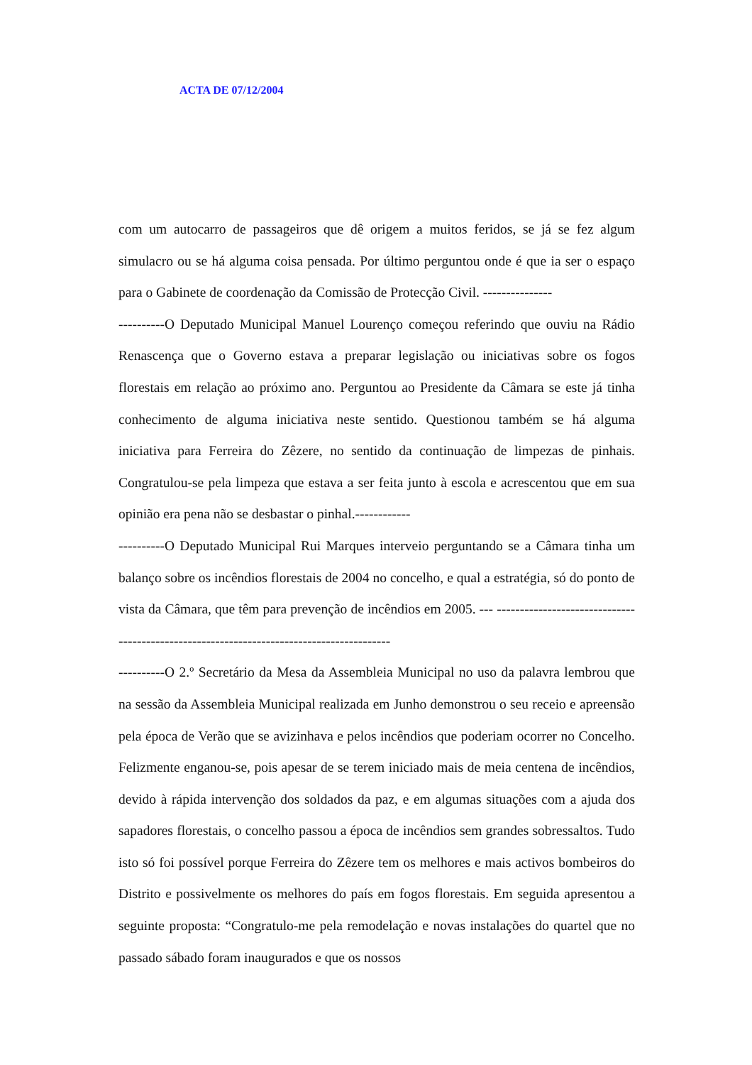ACTA DE 07/12/2004
com um autocarro de passageiros que dê origem a muitos feridos, se já se fez algum simulacro ou se há alguma coisa pensada. Por último perguntou onde é que ia ser o espaço para o Gabinete de coordenação da Comissão de Protecção Civil. ---------------
----------O Deputado Municipal Manuel Lourenço começou referindo que ouviu na Rádio Renascença que o Governo estava a preparar legislação ou iniciativas sobre os fogos florestais em relação ao próximo ano. Perguntou ao Presidente da Câmara se este já tinha conhecimento de alguma iniciativa neste sentido. Questionou também se há alguma iniciativa para Ferreira do Zêzere, no sentido da continuação de limpezas de pinhais. Congratulou-se pela limpeza que estava a ser feita junto à escola e acrescentou que em sua opinião era pena não se desbastar o pinhal.------------
----------O Deputado Municipal Rui Marques interveio perguntando se a Câmara tinha um balanço sobre os incêndios florestais de 2004 no concelho, e qual a estratégia, só do ponto de vista da Câmara, que têm para prevenção de incêndios em 2005. --- -----------------------------------------------------------------------------------------
----------O 2.º Secretário da Mesa da Assembleia Municipal no uso da palavra lembrou que na sessão da Assembleia Municipal realizada em Junho demonstrou o seu receio e apreensão pela época de Verão que se avizinhava e pelos incêndios que poderiam ocorrer no Concelho. Felizmente enganou-se, pois apesar de se terem iniciado mais de meia centena de incêndios, devido à rápida intervenção dos soldados da paz, e em algumas situações com a ajuda dos sapadores florestais, o concelho passou a época de incêndios sem grandes sobressaltos. Tudo isto só foi possível porque Ferreira do Zêzere tem os melhores e mais activos bombeiros do Distrito e possivelmente os melhores do país em fogos florestais. Em seguida apresentou a seguinte proposta: “Congratulo-me pela remodelação e novas instalações do quartel que no passado sábado foram inaugurados e que os nossos